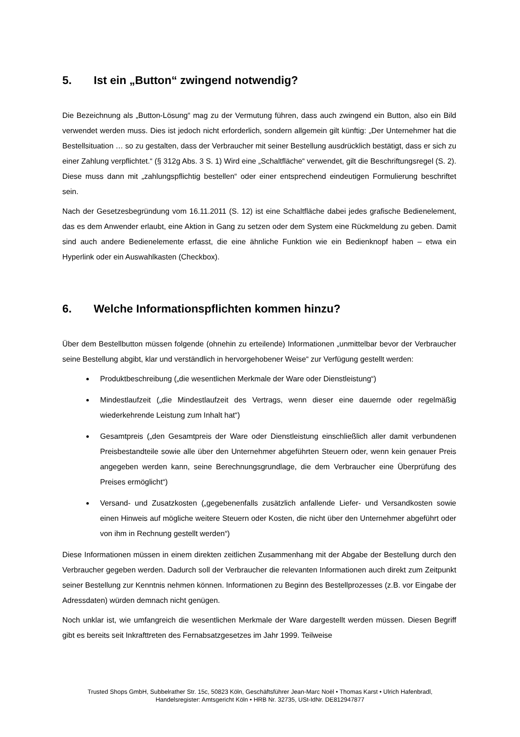5. Ist ein „Button“ zwingend notwendig?
Die Bezeichnung als „Button-Lösung“ mag zu der Vermutung führen, dass auch zwingend ein Button, also ein Bild verwendet werden muss. Dies ist jedoch nicht erforderlich, sondern allgemein gilt künftig: „Der Unternehmer hat die Bestellsituation … so zu gestalten, dass der Verbraucher mit seiner Bestellung ausdrücklich bestätigt, dass er sich zu einer Zahlung verpflichtet.“ (§ 312g Abs. 3 S. 1) Wird eine „Schaltfläche“ verwendet, gilt die Beschriftungsregel (S. 2). Diese muss dann mit „zahlungspflichtig bestellen“ oder einer entsprechend eindeutigen Formulierung beschriftet sein.
Nach der Gesetzesbegründung vom 16.11.2011 (S. 12) ist eine Schaltfläche dabei jedes grafische Bedienelement, das es dem Anwender erlaubt, eine Aktion in Gang zu setzen oder dem System eine Rückmeldung zu geben. Damit sind auch andere Bedienelemente erfasst, die eine ähnliche Funktion wie ein Bedienknopf haben – etwa ein Hyperlink oder ein Auswahlkasten (Checkbox).
6. Welche Informationspflichten kommen hinzu?
Über dem Bestellbutton müssen folgende (ohnehin zu erteilende) Informationen „unmittelbar bevor der Verbraucher seine Bestellung abgibt, klar und verständlich in hervorgehobener Weise“ zur Verfügung gestellt werden:
Produktbeschreibung („die wesentlichen Merkmale der Ware oder Dienstleistung“)
Mindestlaufzeit („die Mindestlaufzeit des Vertrags, wenn dieser eine dauernde oder regelmäßig wiederkehrende Leistung zum Inhalt hat“)
Gesamtpreis („den Gesamtpreis der Ware oder Dienstleistung einschließlich aller damit verbundenen Preisbestandteile sowie alle über den Unternehmer abgeführten Steuern oder, wenn kein genauer Preis angegeben werden kann, seine Berechnungsgrundlage, die dem Verbraucher eine Überprüfung des Preises ermöglicht“)
Versand- und Zusatzkosten („gegebenenfalls zusätzlich anfallende Liefer- und Versandkosten sowie einen Hinweis auf mögliche weitere Steuern oder Kosten, die nicht über den Unternehmer abgeführt oder von ihm in Rechnung gestellt werden“)
Diese Informationen müssen in einem direkten zeitlichen Zusammenhang mit der Abgabe der Bestellung durch den Verbraucher gegeben werden. Dadurch soll der Verbraucher die relevanten Informationen auch direkt zum Zeitpunkt seiner Bestellung zur Kenntnis nehmen können. Informationen zu Beginn des Bestellprozesses (z.B. vor Eingabe der Adressdaten) würden demnach nicht genügen.
Noch unklar ist, wie umfangreich die wesentlichen Merkmale der Ware dargestellt werden müssen. Diesen Begriff gibt es bereits seit Inkrafttreten des Fernabsatzgesetzes im Jahr 1999. Teilweise
Trusted Shops GmbH, Subbelrather Str. 15c, 50823 Köln, Geschäftsführer Jean-Marc Noël • Thomas Karst • Ulrich Hafenbradl,
Handelsregister: Amtsgericht Köln • HRB Nr. 32735, USt-IdNr. DE812947877